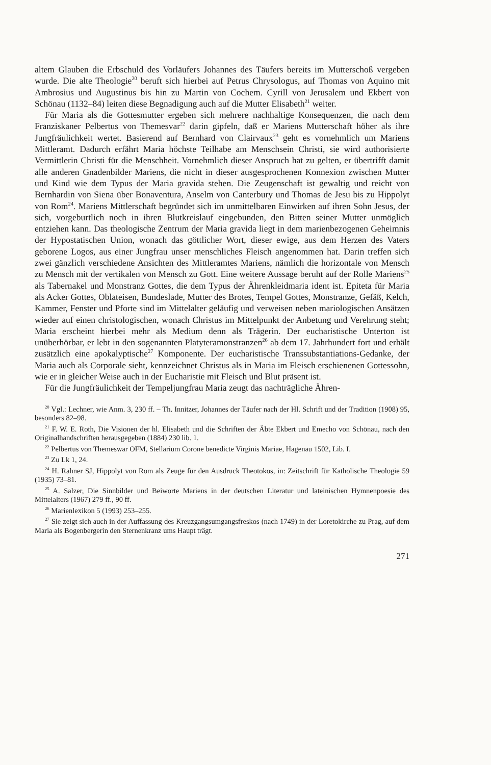altem Glauben die Erbschuld des Vorläufers Johannes des Täufers bereits im Mutterschoß vergeben wurde. Die alte Theologie<sup>20</sup> beruft sich hierbei auf Petrus Chrysologus, auf Thomas von Aquino mit Ambrosius und Augustinus bis hin zu Martin von Cochem. Cyrill von Jerusalem und Ekbert von Schönau (1132–84) leiten diese Begnadigung auch auf die Mutter Elisabeth<sup>21</sup> weiter.
Für Maria als die Gottesmutter ergeben sich mehrere nachhaltige Konsequenzen, die nach dem Franziskaner Pelbertus von Themesvar<sup>22</sup> darin gipfeln, daß er Mariens Mutterschaft höher als ihre Jungfräulichkeit wertet. Basierend auf Bernhard von Clairvaux<sup>23</sup> geht es vornehmlich um Mariens Mittleramt. Dadurch erfährt Maria höchste Teilhabe am Menschsein Christi, sie wird authorisierte Vermittlerin Christi für die Menschheit. Vornehmlich dieser Anspruch hat zu gelten, er übertrifft damit alle anderen Gnadenbilder Mariens, die nicht in dieser ausgesprochenen Konnexion zwischen Mutter und Kind wie dem Typus der Maria gravida stehen. Die Zeugenschaft ist gewaltig und reicht von Bernhardin von Siena über Bonaventura, Anselm von Canterbury und Thomas de Jesu bis zu Hippolyt von Rom<sup>24</sup>. Mariens Mittlerschaft begründet sich im unmittelbaren Einwirken auf ihren Sohn Jesus, der sich, vorgeburtlich noch in ihren Blutkreislauf eingebunden, den Bitten seiner Mutter unmöglich entziehen kann. Das theologische Zentrum der Maria gravida liegt in dem marienbezogenen Geheimnis der Hypostatischen Union, wonach das göttlicher Wort, dieser ewige, aus dem Herzen des Vaters geborene Logos, aus einer Jungfrau unser menschliches Fleisch angenommen hat. Darin treffen sich zwei gänzlich verschiedene Ansichten des Mittleramtes Mariens, nämlich die horizontale von Mensch zu Mensch mit der vertikalen von Mensch zu Gott. Eine weitere Aussage beruht auf der Rolle Mariens<sup>25</sup> als Tabernakel und Monstranz Gottes, die dem Typus der Ährenkleidmaria ident ist. Epiteta für Maria als Acker Gottes, Oblateisen, Bundeslade, Mutter des Brotes, Tempel Gottes, Monstranze, Gefäß, Kelch, Kammer, Fenster und Pforte sind im Mittelalter geläufig und verweisen neben mariologischen Ansätzen wieder auf einen christologischen, wonach Christus im Mittelpunkt der Anbetung und Verehrung steht; Maria erscheint hierbei mehr als Medium denn als Trägerin. Der eucharistische Unterton ist unüberhörbar, er lebt in den sogenannten Platyteramonstranzen<sup>26</sup> ab dem 17. Jahrhundert fort und erhält zusätzlich eine apokalyptische<sup>27</sup> Komponente. Der eucharistische Transsubstantiations-Gedanke, der Maria auch als Corporale sieht, kennzeichnet Christus als in Maria im Fleisch erschienenen Gottessohn, wie er in gleicher Weise auch in der Eucharistie mit Fleisch und Blut präsent ist.
Für die Jungfräulichkeit der Tempeljungfrau Maria zeugt das nachträgliche Ähren-
<sup>20</sup> Vgl.: Lechner, wie Anm. 3, 230 ff. – Th. Innitzer, Johannes der Täufer nach der Hl. Schrift und der Tradition (1908) 95, besonders 82–98.
<sup>21</sup> F. W. E. Roth, Die Visionen der hl. Elisabeth und die Schriften der Äbte Ekbert und Emecho von Schönau, nach den Originalhandschriften herausgegeben (1884) 230 lib. 1.
<sup>22</sup> Pelbertus von Themeswar OFM, Stellarium Corone benedicte Virginis Mariae, Hagenau 1502, Lib. I.
<sup>23</sup> Zu Lk 1, 24.
<sup>24</sup> H. Rahner SJ, Hippolyt von Rom als Zeuge für den Ausdruck Theotokos, in: Zeitschrift für Katholische Theologie 59 (1935) 73–81.
<sup>25</sup> A. Salzer, Die Sinnbilder und Beiworte Mariens in der deutschen Literatur und lateinischen Hymnenpoesie des Mittelalters (1967) 279 ff., 90 ff.
<sup>26</sup> Marienlexikon 5 (1993) 253–255.
<sup>27</sup> Sie zeigt sich auch in der Auffassung des Kreuzgangsumgangsfreskos (nach 1749) in der Loretokirche zu Prag, auf dem Maria als Bogenbergerin den Sternenkranz ums Haupt trägt.
271